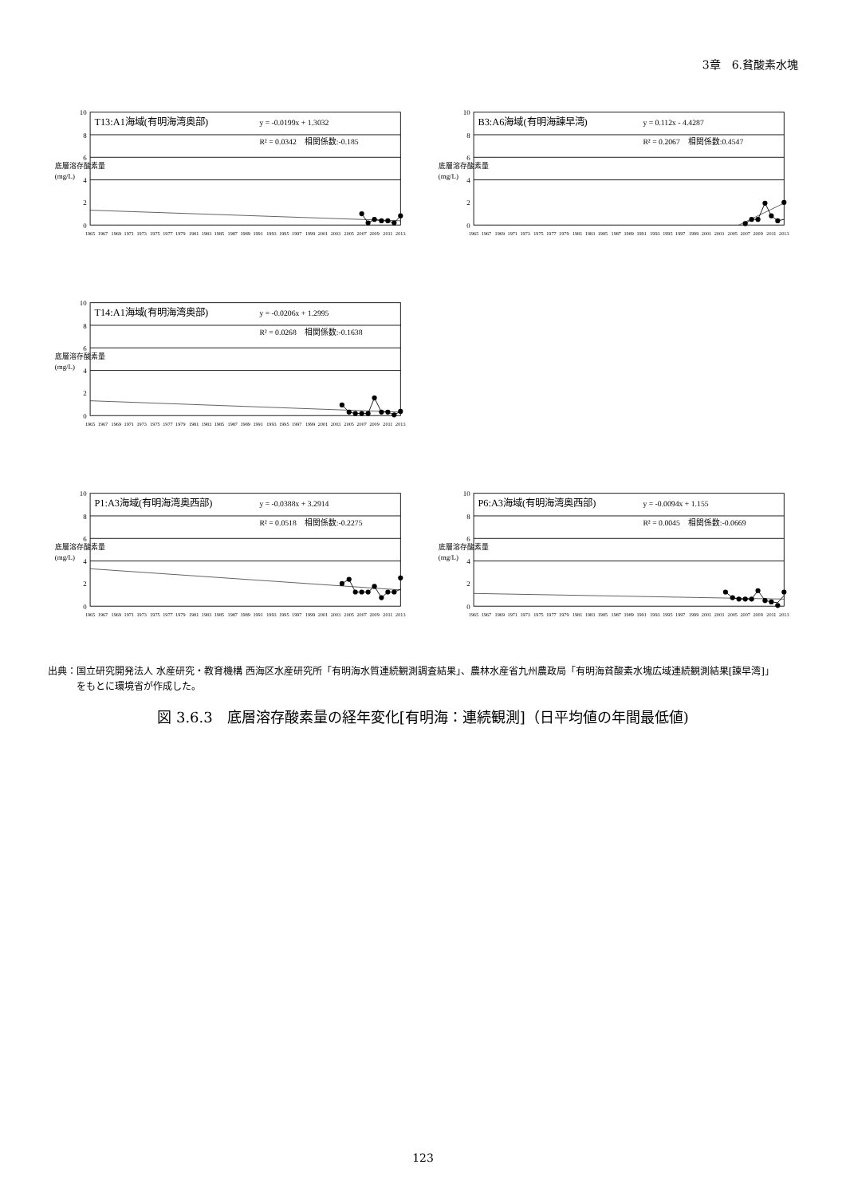3章　6.貧酸素水塊
T13:A1海域(有明海湾奥部)
y = -0.0199x + 1.3032
R² = 0.0342　相関係数:-0.185
10
8
6
4
2
0
底層溶存酸素量
(mg/L)
1965
1967
1969
1971
1973
1975
1977
1979
1981
1983
1985
1987
1989
1991
1993
1995
1997
1999
2001
2003
2005
2007
2009
2011
2013
B3:A6海域(有明海諫早湾)
y = 0.112x - 4.4287
R² = 0.2067　相関係数:0.4547
10
8
6
4
2
0
底層溶存酸素量
(mg/L)
1965
1967
1969
1971
1973
1975
1977
1979
1981
1983
1985
1987
1989
1991
1993
1995
1997
1999
2001
2003
2005
2007
2009
2011
2013
T14:A1海域(有明海湾奥部)
y = -0.0206x + 1.2995
R² = 0.0268　相関係数:-0.1638
10
8
6
4
2
0
底層溶存酸素量
(mg/L)
1965
1967
1969
1971
1973
1975
1977
1979
1981
1983
1985
1987
1989
1991
1993
1995
1997
1999
2001
2003
2005
2007
2009
2011
2013
P1:A3海域(有明海湾奥西部)
y = -0.0388x + 3.2914
R² = 0.0518　相関係数:-0.2275
10
8
6
4
2
0
底層溶存酸素量
(mg/L)
1965
1967
1969
1971
1973
1975
1977
1979
1981
1983
1985
1987
1989
1991
1993
1995
1997
1999
2001
2003
2005
2007
2009
2011
2013
P6:A3海域(有明海湾奥西部)
y = -0.0094x + 1.155
R² = 0.0045　相関係数:-0.0669
10
8
6
4
2
0
底層溶存酸素量
(mg/L)
1965
1967
1969
1971
1973
1975
1977
1979
1981
1983
1985
1987
1989
1991
1993
1995
1997
1999
2001
2003
2005
2007
2009
2011
2013
出典：国立研究開発法人 水産研究・教育機構 西海区水産研究所「有明海水質連続観測調査結果」、農林水産省九州農政局「有明海貧酸素水塊広域連続観測結果[諫早湾]」
　　　をもとに環境省が作成した。
図 3.6.3　底層溶存酸素量の経年変化[有明海：連続観測]（日平均値の年間最低値)
123